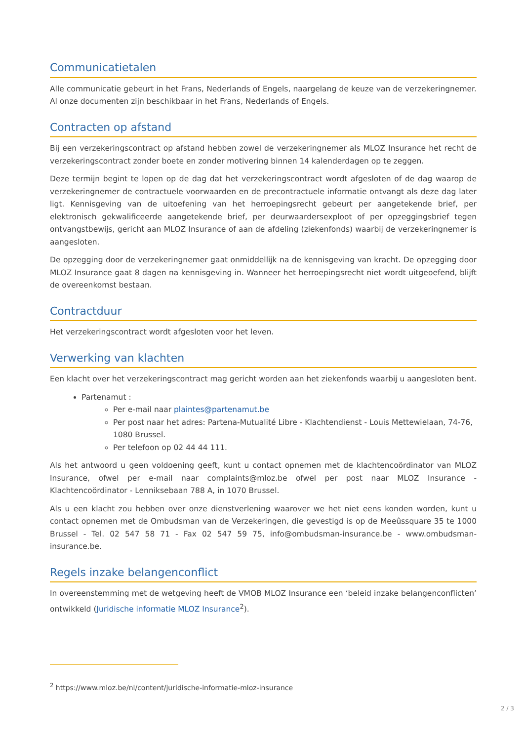Communicatietalen
Alle communicatie gebeurt in het Frans, Nederlands of Engels, naargelang de keuze van de verzekeringnemer. Al onze documenten zijn beschikbaar in het Frans, Nederlands of Engels.
Contracten op afstand
Bij een verzekeringscontract op afstand hebben zowel de verzekeringnemer als MLOZ Insurance het recht de verzekeringscontract zonder boete en zonder motivering binnen 14 kalenderdagen op te zeggen.
Deze termijn begint te lopen op de dag dat het verzekeringscontract wordt afgesloten of de dag waarop de verzekeringnemer de contractuele voorwaarden en de precontractuele informatie ontvangt als deze dag later ligt. Kennisgeving van de uitoefening van het herroepingsrecht gebeurt per aangetekende brief, per elektronisch gekwalificeerde aangetekende brief, per deurwaardersexploot of per opzeggingsbrief tegen ontvangstbewijs, gericht aan MLOZ Insurance of aan de afdeling (ziekenfonds) waarbij de verzekeringnemer is aangesloten.
De opzegging door de verzekeringnemer gaat onmiddellijk na de kennisgeving van kracht. De opzegging door MLOZ Insurance gaat 8 dagen na kennisgeving in. Wanneer het herroepingsrecht niet wordt uitgeoefend, blijft de overeenkomst bestaan.
Contractduur
Het verzekeringscontract wordt afgesloten voor het leven.
Verwerking van klachten
Een klacht over het verzekeringscontract mag gericht worden aan het ziekenfonds waarbij u aangesloten bent.
Partenamut :
Per e-mail naar plaintes@partenamut.be
Per post naar het adres: Partena-Mutualité Libre - Klachtendienst - Louis Mettewielaan, 74-76, 1080 Brussel.
Per telefoon op 02 44 44 111.
Als het antwoord u geen voldoening geeft, kunt u contact opnemen met de klachtencoördinator van MLOZ Insurance, ofwel per e-mail naar complaints@mloz.be ofwel per post naar MLOZ Insurance - Klachtencoördinator - Lenniksebaan 788 A, in 1070 Brussel.
Als u een klacht zou hebben over onze dienstverlening waarover we het niet eens konden worden, kunt u contact opnemen met de Ombudsman van de Verzekeringen, die gevestigd is op de Meeûssquare 35 te 1000 Brussel - Tel. 02 547 58 71 - Fax 02 547 59 75, info@ombudsman-insurance.be - www.ombudsman-insurance.be.
Regels inzake belangenconflict
In overeenstemming met de wetgeving heeft de VMOB MLOZ Insurance een ‘beleid inzake belangenconflicten’ ontwikkeld (Juridische informatie MLOZ Insurance<sup>2</sup>).
<sup>2</sup> https://www.mloz.be/nl/content/juridische-informatie-mloz-insurance
2 / 3